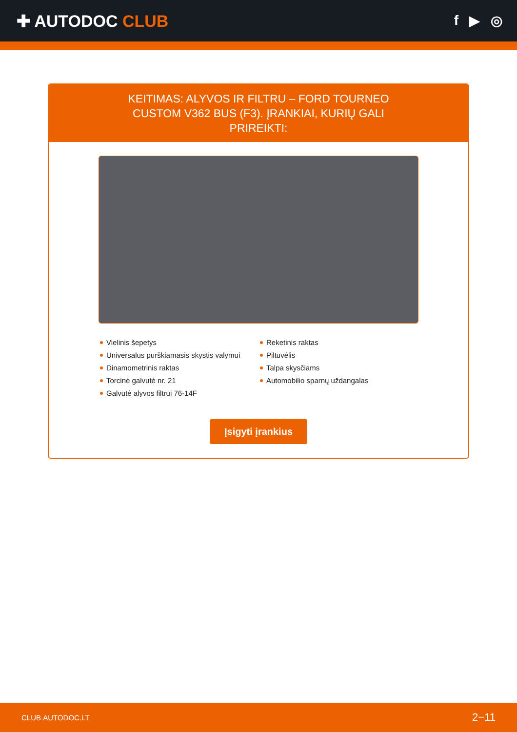✚ AUTODOC CLUB
f ▶ ◎
KEITIMAS: ALYVOS IR FILTRU – FORD TOURNEO CUSTOM V362 BUS (F3). ĮRANKIAI, KURIŲ GALI PRIREIKTI:
Vielinis šepetys
Universalus purškiamasis skystis valymui
Dinamometrinis raktas
Torcinė galvutė nr. 21
Galvutė alyvos filtrui 76-14F
Reketinis raktas
Piltuvėlis
Talpa skysčiams
Automobilio sparnų uždangalas
Įsigyti įrankius
CLUB.AUTODOC.LT 2−11